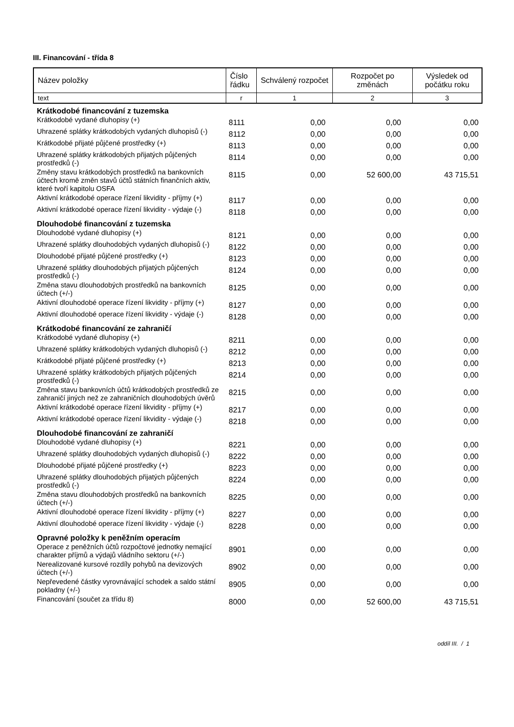III. Financování - třída 8
| Název položky | Číslo řádku | Schválený rozpočet | Rozpočet po změnách | Výsledek od počátku roku |
| --- | --- | --- | --- | --- |
| text | r | 1 | 2 | 3 |
| Krátkodobé financování z tuzemska | | | | |
| Krátkodobé vydané dluhopisy (+) | 8111 | 0,00 | 0,00 | 0,00 |
| Uhrazené splátky krátkodobých vydaných dluhopisů (-) | 8112 | 0,00 | 0,00 | 0,00 |
| Krátkodobé přijaté půjčené prostředky (+) | 8113 | 0,00 | 0,00 | 0,00 |
| Uhrazené splátky krátkodobých přijatých půjčených prostředků (-) | 8114 | 0,00 | 0,00 | 0,00 |
| Změny stavu krátkodobých prostředků na bankovních účtech kromě změn stavů účtů státních finančních aktiv, které tvoří kapitolu OSFA | 8115 | 0,00 | 52 600,00 | 43 715,51 |
| Aktivní krátkodobé operace řízení likvidity - příjmy (+) | 8117 | 0,00 | 0,00 | 0,00 |
| Aktivní krátkodobé operace řízení likvidity - výdaje (-) | 8118 | 0,00 | 0,00 | 0,00 |
| Dlouhodobé financování z tuzemska | | | | |
| Dlouhodobé vydané dluhopisy (+) | 8121 | 0,00 | 0,00 | 0,00 |
| Uhrazené splátky dlouhodobých vydaných dluhopisů (-) | 8122 | 0,00 | 0,00 | 0,00 |
| Dlouhodobé přijaté půjčené prostředky (+) | 8123 | 0,00 | 0,00 | 0,00 |
| Uhrazené splátky dlouhodobých přijatých půjčených prostředků (-) | 8124 | 0,00 | 0,00 | 0,00 |
| Změna stavu dlouhodobých prostředků na bankovních účtech (+/-) | 8125 | 0,00 | 0,00 | 0,00 |
| Aktivní dlouhodobé operace řízení likvidity - příjmy (+) | 8127 | 0,00 | 0,00 | 0,00 |
| Aktivní dlouhodobé operace řízení likvidity - výdaje (-) | 8128 | 0,00 | 0,00 | 0,00 |
| Krátkodobé financování ze zahraničí | | | | |
| Krátkodobé vydané dluhopisy (+) | 8211 | 0,00 | 0,00 | 0,00 |
| Uhrazené splátky krátkodobých vydaných dluhopisů (-) | 8212 | 0,00 | 0,00 | 0,00 |
| Krátkodobé přijaté půjčené prostředky (+) | 8213 | 0,00 | 0,00 | 0,00 |
| Uhrazené splátky krátkodobých přijatých půjčených prostředků (-) | 8214 | 0,00 | 0,00 | 0,00 |
| Změna stavu bankovních účtů krátkodobých prostředků ze zahraničí jiných než ze zahraničních dlouhodobých úvěrů | 8215 | 0,00 | 0,00 | 0,00 |
| Aktivní krátkodobé operace řízení likvidity - příjmy (+) | 8217 | 0,00 | 0,00 | 0,00 |
| Aktivní krátkodobé operace řízení likvidity - výdaje (-) | 8218 | 0,00 | 0,00 | 0,00 |
| Dlouhodobé financování ze zahraničí | | | | |
| Dlouhodobé vydané dluhopisy (+) | 8221 | 0,00 | 0,00 | 0,00 |
| Uhrazené splátky dlouhodobých vydaných dluhopisů (-) | 8222 | 0,00 | 0,00 | 0,00 |
| Dlouhodobé přijaté půjčené prostředky (+) | 8223 | 0,00 | 0,00 | 0,00 |
| Uhrazené splátky dlouhodobých přijatých půjčených prostředků (-) | 8224 | 0,00 | 0,00 | 0,00 |
| Změna stavu dlouhodobých prostředků na bankovních účtech (+/-) | 8225 | 0,00 | 0,00 | 0,00 |
| Aktivní dlouhodobé operace řízení likvidity - příjmy (+) | 8227 | 0,00 | 0,00 | 0,00 |
| Aktivní dlouhodobé operace řízení likvidity - výdaje (-) | 8228 | 0,00 | 0,00 | 0,00 |
| Opravné položky k peněžním operacím | | | | |
| Operace z peněžních účtů rozpočtové jednotky nemající charakter příjmů a výdajů vládního sektoru (+/-) | 8901 | 0,00 | 0,00 | 0,00 |
| Nerealizované kursové rozdíly pohybů na devizových účtech (+/-) | 8902 | 0,00 | 0,00 | 0,00 |
| Nepřevedené částky vyrovnávající schodek a saldo státní pokladny (+/-) | 8905 | 0,00 | 0,00 | 0,00 |
| Financování (součet za třídu 8) | 8000 | 0,00 | 52 600,00 | 43 715,51 |
oddíl III. / 1